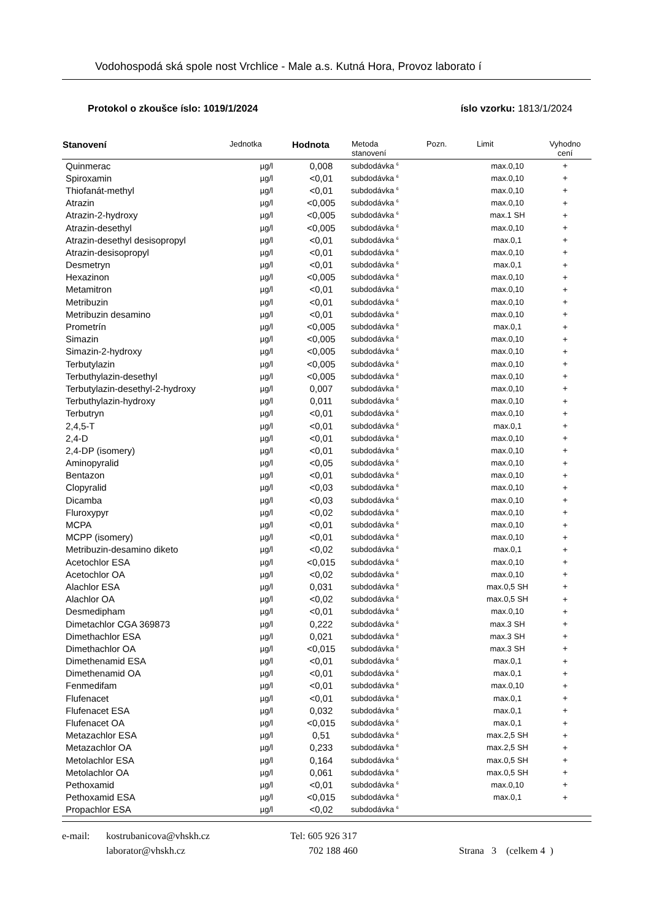Vodohospodá ská spole nost Vrchlice - Male a.s. Kutná Hora, Provoz laborato í
Protokol o zkoušce íslo: 1019/1/2024 íslo vzorku: 1813/1/2024
| Stanovení | Jednotka | Hodnota | Metoda stanovení | Pozn. | Limit | Vyhodno cení |
| --- | --- | --- | --- | --- | --- | --- |
| Quinmerac | µg/l | 0,008 | subdodávka <sup>6</sup> | | max.0,10 | + |
| Spiroxamin | µg/l | <0,01 | subdodávka <sup>6</sup> | | max.0,10 | + |
| Thiofanát-methyl | µg/l | <0,01 | subdodávka <sup>6</sup> | | max.0,10 | + |
| Atrazin | µg/l | <0,005 | subdodávka <sup>6</sup> | | max.0,10 | + |
| Atrazin-2-hydroxy | µg/l | <0,005 | subdodávka <sup>6</sup> | | max.1 SH | + |
| Atrazin-desethyl | µg/l | <0,005 | subdodávka <sup>6</sup> | | max.0,10 | + |
| Atrazin-desethyl desisopropyl | µg/l | <0,01 | subdodávka <sup>6</sup> | | max.0,1 | + |
| Atrazin-desisopropyl | µg/l | <0,01 | subdodávka <sup>6</sup> | | max.0,10 | + |
| Desmetryn | µg/l | <0,01 | subdodávka <sup>6</sup> | | max.0,1 | + |
| Hexazinon | µg/l | <0,005 | subdodávka <sup>6</sup> | | max.0,10 | + |
| Metamitron | µg/l | <0,01 | subdodávka <sup>6</sup> | | max.0,10 | + |
| Metribuzin | µg/l | <0,01 | subdodávka <sup>6</sup> | | max.0,10 | + |
| Metribuzin desamino | µg/l | <0,01 | subdodávka <sup>6</sup> | | max.0,10 | + |
| Prometrín | µg/l | <0,005 | subdodávka <sup>6</sup> | | max.0,1 | + |
| Simazin | µg/l | <0,005 | subdodávka <sup>6</sup> | | max.0,10 | + |
| Simazin-2-hydroxy | µg/l | <0,005 | subdodávka <sup>6</sup> | | max.0,10 | + |
| Terbutylazin | µg/l | <0,005 | subdodávka <sup>6</sup> | | max.0,10 | + |
| Terbuthylazin-desethyl | µg/l | <0,005 | subdodávka <sup>6</sup> | | max.0,10 | + |
| Terbutylazin-desethyl-2-hydroxy | µg/l | 0,007 | subdodávka <sup>6</sup> | | max.0,10 | + |
| Terbuthylazin-hydroxy | µg/l | 0,011 | subdodávka <sup>6</sup> | | max.0,10 | + |
| Terbutryn | µg/l | <0,01 | subdodávka <sup>6</sup> | | max.0,10 | + |
| 2,4,5-T | µg/l | <0,01 | subdodávka <sup>6</sup> | | max.0,1 | + |
| 2,4-D | µg/l | <0,01 | subdodávka <sup>6</sup> | | max.0,10 | + |
| 2,4-DP (isomery) | µg/l | <0,01 | subdodávka <sup>6</sup> | | max.0,10 | + |
| Aminopyralid | µg/l | <0,05 | subdodávka <sup>6</sup> | | max.0,10 | + |
| Bentazon | µg/l | <0,01 | subdodávka <sup>6</sup> | | max.0,10 | + |
| Clopyralid | µg/l | <0,03 | subdodávka <sup>6</sup> | | max.0,10 | + |
| Dicamba | µg/l | <0,03 | subdodávka <sup>6</sup> | | max.0,10 | + |
| Fluroxypyr | µg/l | <0,02 | subdodávka <sup>6</sup> | | max.0,10 | + |
| MCPA | µg/l | <0,01 | subdodávka <sup>6</sup> | | max.0,10 | + |
| MCPP (isomery) | µg/l | <0,01 | subdodávka <sup>6</sup> | | max.0,10 | + |
| Metribuzin-desamino diketo | µg/l | <0,02 | subdodávka <sup>6</sup> | | max.0,1 | + |
| Acetochlor ESA | µg/l | <0,015 | subdodávka <sup>6</sup> | | max.0,10 | + |
| Acetochlor OA | µg/l | <0,02 | subdodávka <sup>6</sup> | | max.0,10 | + |
| Alachlor ESA | µg/l | 0,031 | subdodávka <sup>6</sup> | | max.0,5 SH | + |
| Alachlor OA | µg/l | <0,02 | subdodávka <sup>6</sup> | | max.0,5 SH | + |
| Desmedipham | µg/l | <0,01 | subdodávka <sup>6</sup> | | max.0,10 | + |
| Dimetachlor CGA 369873 | µg/l | 0,222 | subdodávka <sup>6</sup> | | max.3 SH | + |
| Dimethachlor ESA | µg/l | 0,021 | subdodávka <sup>6</sup> | | max.3 SH | + |
| Dimethachlor OA | µg/l | <0,015 | subdodávka <sup>6</sup> | | max.3 SH | + |
| Dimethenamid ESA | µg/l | <0,01 | subdodávka <sup>6</sup> | | max.0,1 | + |
| Dimethenamid OA | µg/l | <0,01 | subdodávka <sup>6</sup> | | max.0,1 | + |
| Fenmedifam | µg/l | <0,01 | subdodávka <sup>6</sup> | | max.0,10 | + |
| Flufenacet | µg/l | <0,01 | subdodávka <sup>6</sup> | | max.0,1 | + |
| Flufenacet ESA | µg/l | 0,032 | subdodávka <sup>6</sup> | | max.0,1 | + |
| Flufenacet OA | µg/l | <0,015 | subdodávka <sup>6</sup> | | max.0,1 | + |
| Metazachlor ESA | µg/l | 0,51 | subdodávka <sup>6</sup> | | max.2,5 SH | + |
| Metazachlor OA | µg/l | 0,233 | subdodávka <sup>6</sup> | | max.2,5 SH | + |
| Metolachlor ESA | µg/l | 0,164 | subdodávka <sup>6</sup> | | max.0,5 SH | + |
| Metolachlor OA | µg/l | 0,061 | subdodávka <sup>6</sup> | | max.0,5 SH | + |
| Pethoxamid | µg/l | <0,01 | subdodávka <sup>6</sup> | | max.0,10 | + |
| Pethoxamid ESA | µg/l | <0,015 | subdodávka <sup>6</sup> | | max.0,1 | + |
| Propachlor ESA | µg/l | <0,02 | subdodávka <sup>6</sup> | | | |
e-mail: kostrubanicova@vhskh.cz Tel: 605 926 317
laborator@vhskh.cz 702 188 460 Strana 3 (celkem 4 )